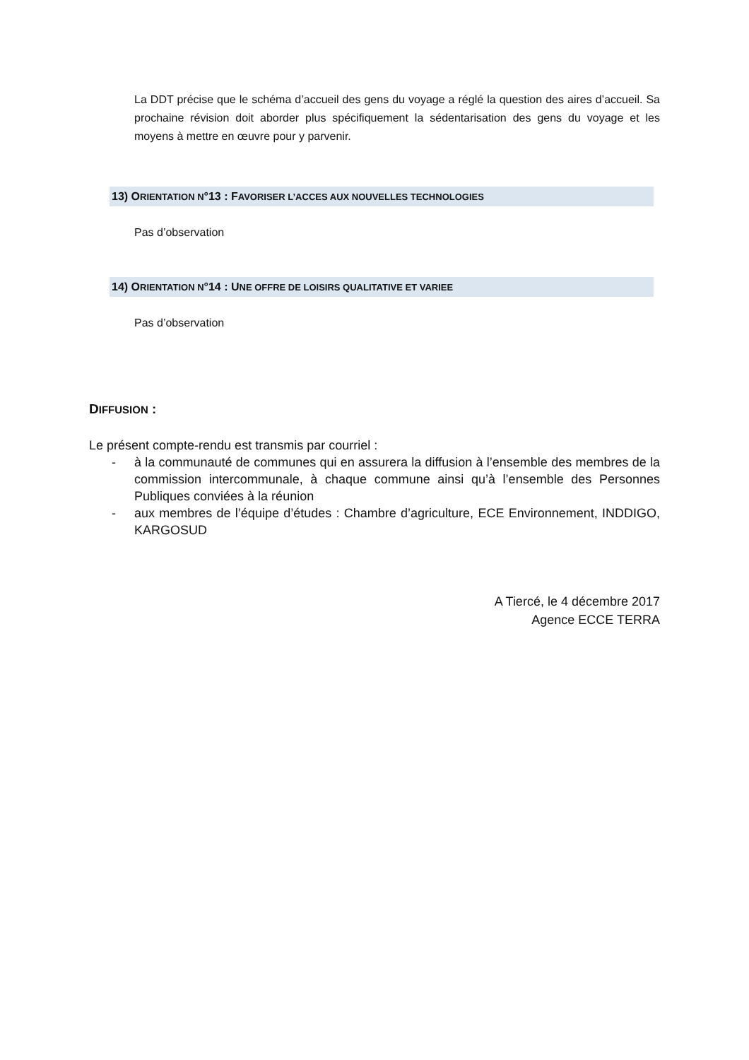La DDT précise que le schéma d’accueil des gens du voyage a réglé la question des aires d’accueil. Sa prochaine révision doit aborder plus spécifiquement la sédentarisation des gens du voyage et les moyens à mettre en œuvre pour y parvenir.
13) ORIENTATION N°13 : FAVORISER L’ACCES AUX NOUVELLES TECHNOLOGIES
Pas d’observation
14) ORIENTATION N°14 : UNE OFFRE DE LOISIRS QUALITATIVE ET VARIEE
Pas d’observation
DIFFUSION :
Le présent compte-rendu est transmis par courriel :
- à la communauté de communes qui en assurera la diffusion à l’ensemble des membres de la commission intercommunale, à chaque commune ainsi qu’à l’ensemble des Personnes Publiques conviées à la réunion
- aux membres de l’équipe d’études : Chambre d’agriculture, ECE Environnement, INDDIGO, KARGOSUD
A Tiercé, le 4 décembre 2017
Agence ECCE TERRA